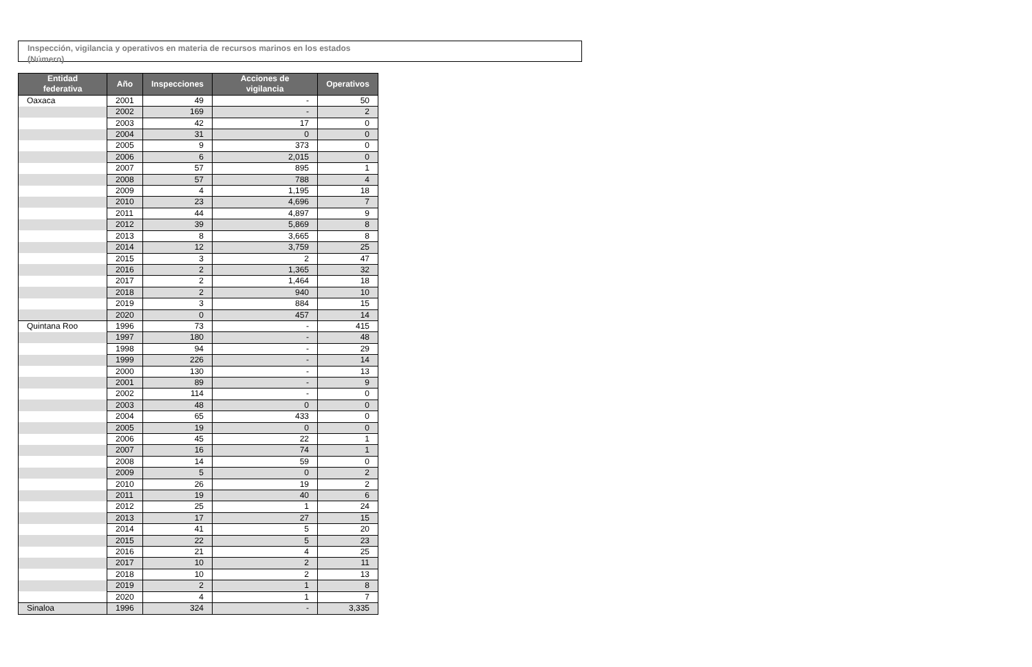Inspección, vigilancia y operativos en materia de recursos marinos en los estados
(Número)
| Entidad federativa | Año | Inspecciones | Acciones de vigilancia | Operativos |
| --- | --- | --- | --- | --- |
| Oaxaca | 2001 | 49 | - | 50 |
| | 2002 | 169 | - | 2 |
| | 2003 | 42 | 17 | 0 |
| | 2004 | 31 | 0 | 0 |
| | 2005 | 9 | 373 | 0 |
| | 2006 | 6 | 2,015 | 0 |
| | 2007 | 57 | 895 | 1 |
| | 2008 | 57 | 788 | 4 |
| | 2009 | 4 | 1,195 | 18 |
| | 2010 | 23 | 4,696 | 7 |
| | 2011 | 44 | 4,897 | 9 |
| | 2012 | 39 | 5,869 | 8 |
| | 2013 | 8 | 3,665 | 8 |
| | 2014 | 12 | 3,759 | 25 |
| | 2015 | 3 | 2 | 47 |
| | 2016 | 2 | 1,365 | 32 |
| | 2017 | 2 | 1,464 | 18 |
| | 2018 | 2 | 940 | 10 |
| | 2019 | 3 | 884 | 15 |
| | 2020 | 0 | 457 | 14 |
| Quintana Roo | 1996 | 73 | - | 415 |
| | 1997 | 180 | - | 48 |
| | 1998 | 94 | - | 29 |
| | 1999 | 226 | - | 14 |
| | 2000 | 130 | - | 13 |
| | 2001 | 89 | - | 9 |
| | 2002 | 114 | - | 0 |
| | 2003 | 48 | 0 | 0 |
| | 2004 | 65 | 433 | 0 |
| | 2005 | 19 | 0 | 0 |
| | 2006 | 45 | 22 | 1 |
| | 2007 | 16 | 74 | 1 |
| | 2008 | 14 | 59 | 0 |
| | 2009 | 5 | 0 | 2 |
| | 2010 | 26 | 19 | 2 |
| | 2011 | 19 | 40 | 6 |
| | 2012 | 25 | 1 | 24 |
| | 2013 | 17 | 27 | 15 |
| | 2014 | 41 | 5 | 20 |
| | 2015 | 22 | 5 | 23 |
| | 2016 | 21 | 4 | 25 |
| | 2017 | 10 | 2 | 11 |
| | 2018 | 10 | 2 | 13 |
| | 2019 | 2 | 1 | 8 |
| | 2020 | 4 | 1 | 7 |
| Sinaloa | 1996 | 324 | - | 3,335 |